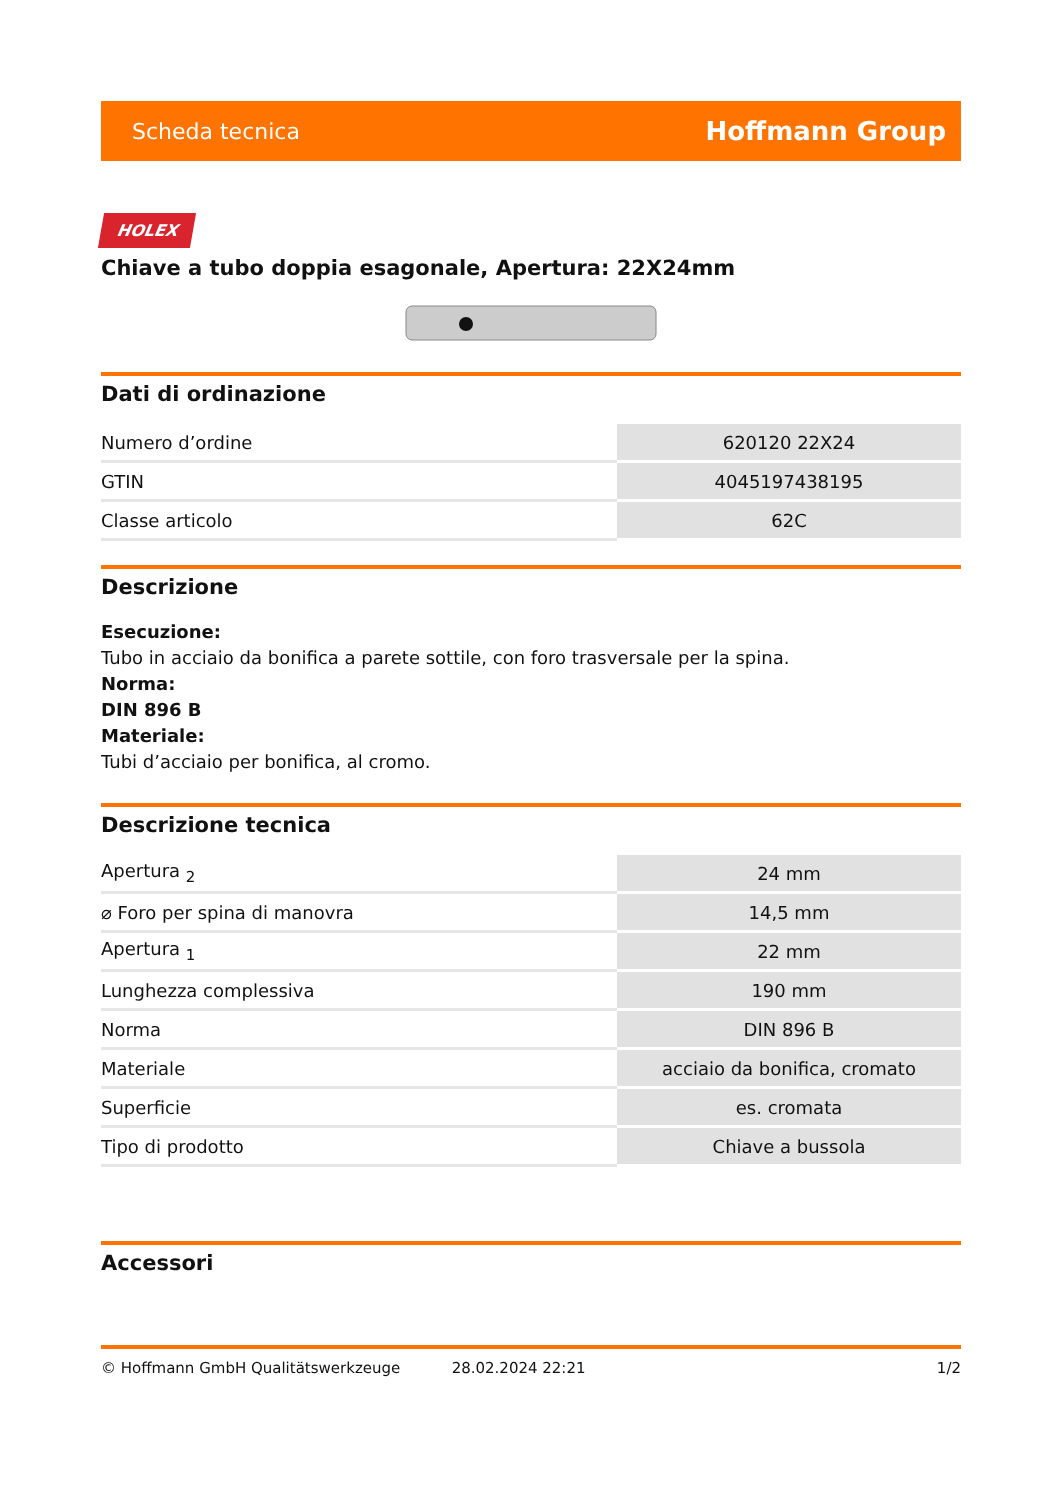Scheda tecnica Hoffmann Group
HOLEX
Chiave a tubo doppia esagonale, Apertura: 22X24mm
Dati di ordinazione
| Numero d’ordine | 620120 22X24 |
| GTIN | 4045197438195 |
| Classe articolo | 62C |
Descrizione
Esecuzione:
Tubo in acciaio da bonifica a parete sottile, con foro trasversale per la spina.
Norma:
DIN 896 B
Materiale:
Tubi d’acciaio per bonifica, al cromo.
Descrizione tecnica
| Apertura <sub>2</sub> | 24 mm |
| ⌀ Foro per spina di manovra | 14,5 mm |
| Apertura <sub>1</sub> | 22 mm |
| Lunghezza complessiva | 190 mm |
| Norma | DIN 896 B |
| Materiale | acciaio da bonifica, cromato |
| Superficie | es. cromata |
| Tipo di prodotto | Chiave a bussola |
Accessori
© Hoffmann GmbH Qualitätswerkzeuge 28.02.2024 22:21 1/2